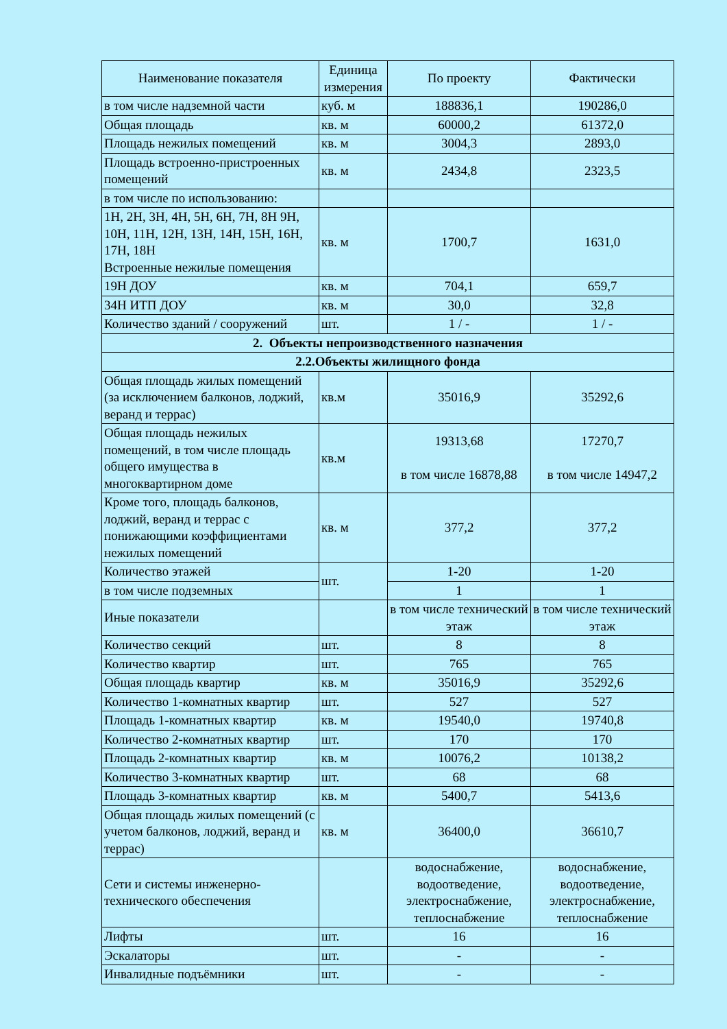| Наименование показателя | Единица измерения | По проекту | Фактически |
| --- | --- | --- | --- |
| в том числе надземной части | куб. м | 188836,1 | 190286,0 |
| Общая площадь | кв. м | 60000,2 | 61372,0 |
| Площадь нежилых помещений | кв. м | 3004,3 | 2893,0 |
| Площадь встроенно-пристроенных помещений | кв. м | 2434,8 | 2323,5 |
| в том числе по использованию: | | | |
| 1Н, 2Н, 3Н, 4Н, 5Н, 6Н, 7Н, 8Н 9Н, 10Н, 11Н, 12Н, 13Н, 14Н, 15Н, 16Н, 17Н, 18Н Встроенные нежилые помещения | кв. м | 1700,7 | 1631,0 |
| 19Н ДОУ | кв. м | 704,1 | 659,7 |
| 34Н ИТП ДОУ | кв. м | 30,0 | 32,8 |
| Количество зданий / сооружений | шт. | 1 / - | 1 / - |
| 2. Объекты непроизводственного назначения | | | |
| 2.2.Объекты жилищного фонда | | | |
| Общая площадь жилых помещений (за исключением балконов, лоджий, веранд и террас) | кв.м | 35016,9 | 35292,6 |
| Общая площадь нежилых помещений, в том числе площадь общего имущества в многоквартирном доме | кв.м | 19313,68 в том числе 16878,88 | 17270,7 в том числе 14947,2 |
| Кроме того, площадь балконов, лоджий, веранд и террас с понижающими коэффициентами нежилых помещений | кв. м | 377,2 | 377,2 |
| Количество этажей | шт. | 1-20 | 1-20 |
| в том числе подземных | | 1 | 1 |
| Иные показатели | | в том числе технический этаж | в том числе технический этаж |
| Количество секций | шт. | 8 | 8 |
| Количество квартир | шт. | 765 | 765 |
| Общая площадь квартир | кв. м | 35016,9 | 35292,6 |
| Количество 1-комнатных квартир | шт. | 527 | 527 |
| Площадь 1-комнатных квартир | кв. м | 19540,0 | 19740,8 |
| Количество 2-комнатных квартир | шт. | 170 | 170 |
| Площадь 2-комнатных квартир | кв. м | 10076,2 | 10138,2 |
| Количество 3-комнатных квартир | шт. | 68 | 68 |
| Площадь 3-комнатных квартир | кв. м | 5400,7 | 5413,6 |
| Общая площадь жилых помещений (с учетом балконов, лоджий, веранд и террас) | кв. м | 36400,0 | 36610,7 |
| Сети и системы инженерно-технического обеспечения | | водоснабжение, водоотведение, электроснабжение, теплоснабжение | водоснабжение, водоотведение, электроснабжение, теплоснабжение |
| Лифты | шт. | 16 | 16 |
| Эскалаторы | шт. | - | - |
| Инвалидные подъёмники | шт. | - | - |